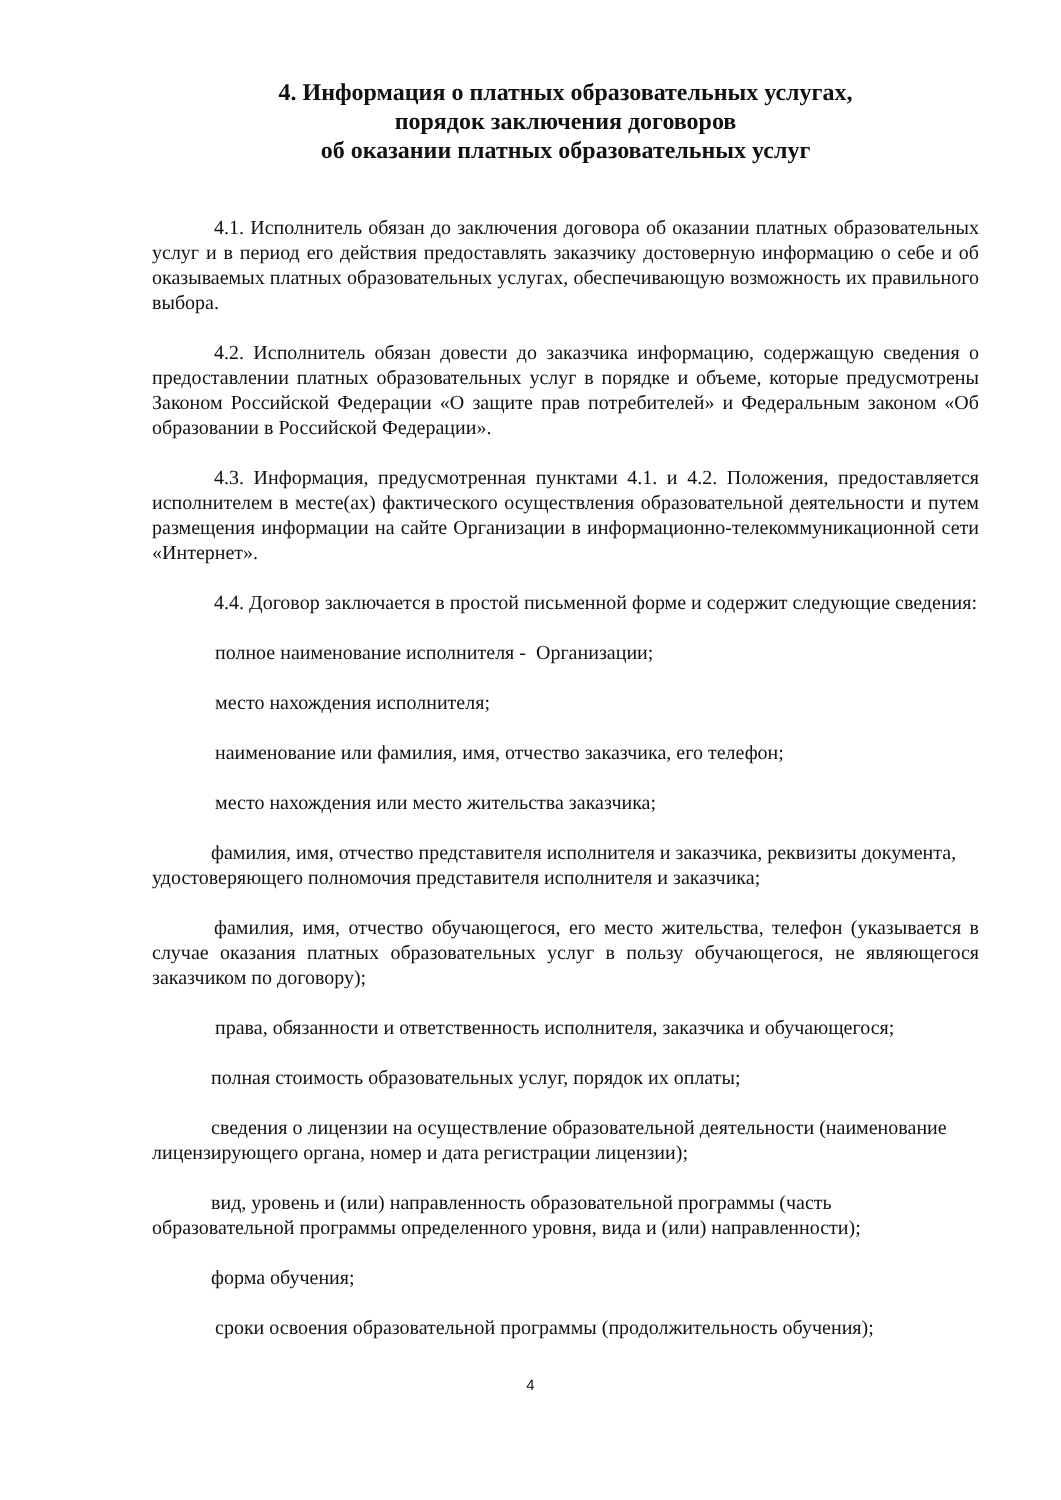4. Информация о платных образовательных услугах,
порядок заключения договоров
об оказании платных образовательных услуг
4.1. Исполнитель обязан до заключения договора об оказании платных образовательных услуг и в период его действия предоставлять заказчику достоверную информацию о себе и об оказываемых платных образовательных услугах, обеспечивающую возможность их правильного выбора.
4.2. Исполнитель обязан довести до заказчика информацию, содержащую сведения о предоставлении платных образовательных услуг в порядке и объеме, которые предусмотрены Законом Российской Федерации «О защите прав потребителей» и Федеральным законом «Об образовании в Российской Федерации».
4.3. Информация, предусмотренная пунктами 4.1. и 4.2. Положения, предоставляется исполнителем в месте(ах) фактического осуществления образовательной деятельности и путем размещения информации на сайте Организации в информационно-телекоммуникационной сети «Интернет».
4.4. Договор заключается в простой письменной форме и содержит следующие сведения:
полное наименование исполнителя - Организации;
место нахождения исполнителя;
наименование или фамилия, имя, отчество заказчика, его телефон;
место нахождения или место жительства заказчика;
фамилия, имя, отчество представителя исполнителя и заказчика, реквизиты документа, удостоверяющего полномочия представителя исполнителя и заказчика;
фамилия, имя, отчество обучающегося, его место жительства, телефон (указывается в случае оказания платных образовательных услуг в пользу обучающегося, не являющегося заказчиком по договору);
права, обязанности и ответственность исполнителя, заказчика и обучающегося;
полная стоимость образовательных услуг, порядок их оплаты;
сведения о лицензии на осуществление образовательной деятельности (наименование лицензирующего органа, номер и дата регистрации лицензии);
вид, уровень и (или) направленность образовательной программы (часть образовательной программы определенного уровня, вида и (или) направленности);
форма обучения;
сроки освоения образовательной программы (продолжительность обучения);
4